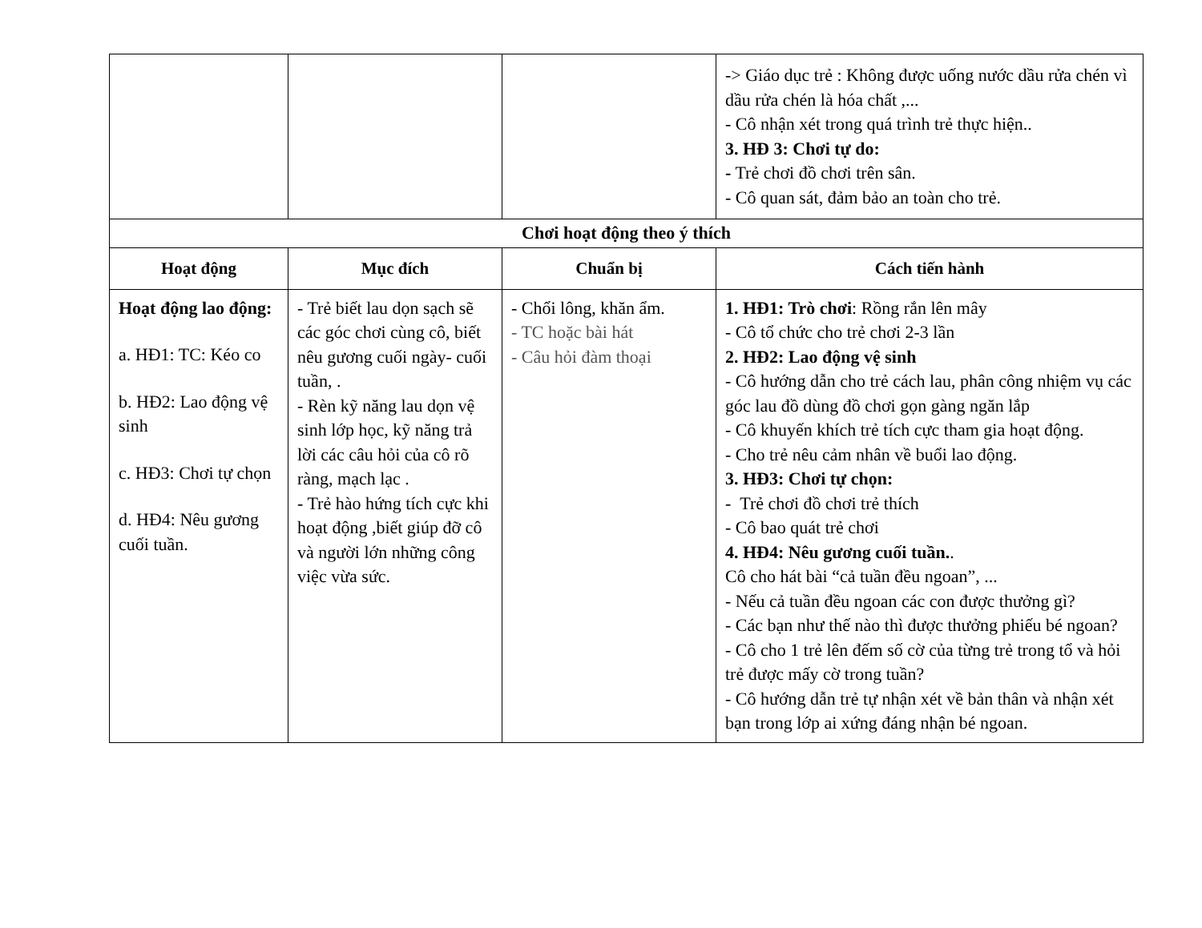| | | | -> Giáo dục trẻ : Không được uống nước dầu rửa chén vì dầu rửa chén là hóa chất ,... - Cô nhận xét trong quá trình trẻ thực hiện.. 3. HĐ 3: Chơi tự do: - Trẻ chơi đồ chơi trên sân. - Cô quan sát, đảm bảo an toàn cho trẻ. |
| Chơi hoạt động theo ý thích | | | |
| Hoạt động | Mục đích | Chuẩn bị | Cách tiến hành |
| Hoạt động lao động: a. HĐ1: TC: Kéo co b. HĐ2: Lao động vệ sinh c. HĐ3: Chơi tự chọn d. HĐ4: Nêu gương cuối tuần. | - Trẻ biết lau dọn sạch sẽ các góc chơi cùng cô, biết nêu gương cuối ngày- cuối tuần, . - Rèn kỹ năng lau dọn vệ sinh lớp học, kỹ năng trả lời các câu hỏi của cô rõ ràng, mạch lạc . - Trẻ hào hứng tích cực khi hoạt động ,biết giúp đỡ cô và người lớn những công việc vừa sức. | - Chổi lông, khăn ẩm. - TC hoặc bài hát - Câu hỏi đàm thoại | 1. HĐ1: Trò chơi : Rồng rắn lên mây - Cô tổ chức cho trẻ chơi 2-3 lần 2. HĐ2: Lao động vệ sinh - Cô hướng dẫn cho trẻ cách lau, phân công nhiệm vụ các góc lau đồ dùng đồ chơi gọn gàng ngăn lắp - Cô khuyến khích trẻ tích cực tham gia hoạt động. - Cho trẻ nêu cảm nhân về buổi lao động. 3. HĐ3: Chơi tự chọn: - Trẻ chơi đồ chơi trẻ thích - Cô bao quát trẻ chơi 4. HĐ4: Nêu gương cuối tuần. . Cô cho hát bài “cả tuần đều ngoan”, ... - Nếu cả tuần đều ngoan các con được thưởng gì? - Các bạn như thế nào thì được thưởng phiếu bé ngoan? - Cô cho 1 trẻ lên đếm số cờ của từng trẻ trong tổ và hỏi trẻ được mấy cờ trong tuần? - Cô hướng dẫn trẻ tự nhận xét về bản thân và nhận xét bạn trong lớp ai xứng đáng nhận bé ngoan. |